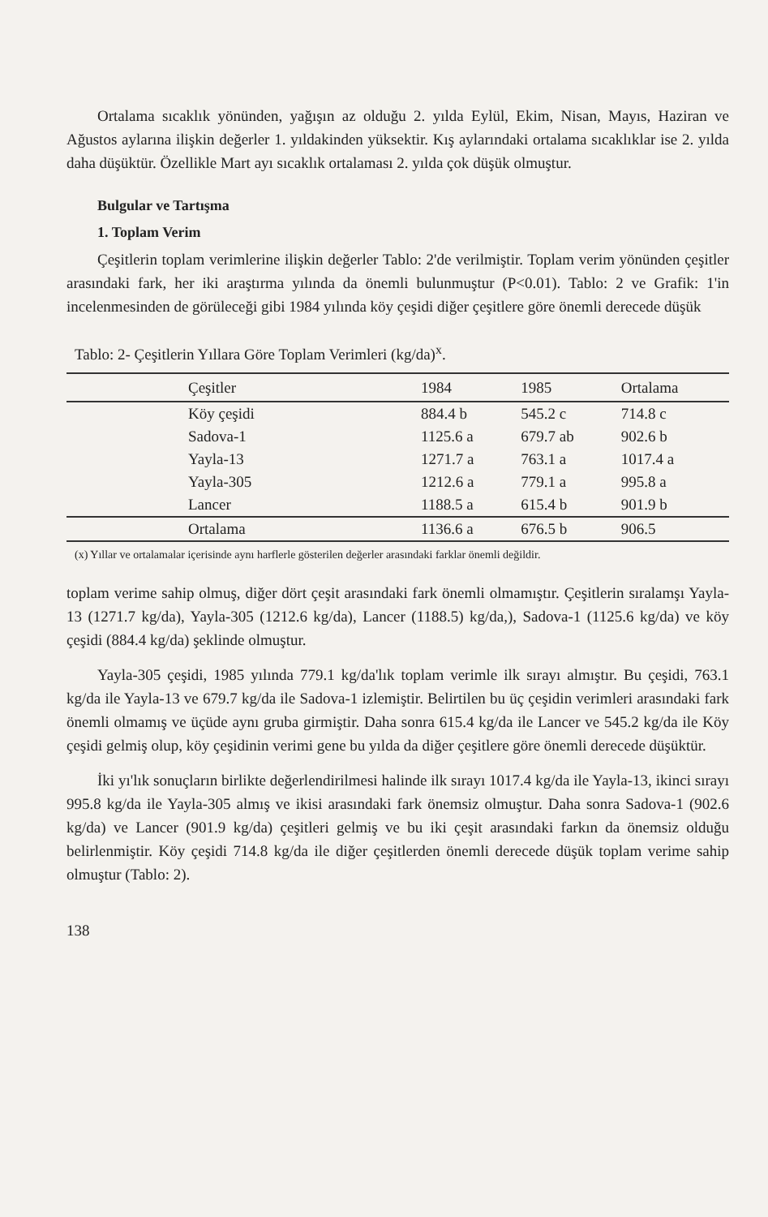Ortalama sıcaklık yönünden, yağışın az olduğu 2. yılda Eylül, Ekim, Nisan, Mayıs, Haziran ve Ağustos aylarına ilişkin değerler 1. yıldakinden yüksektir. Kış aylarındaki ortalama sıcaklıklar ise 2. yılda daha düşüktür. Özellikle Mart ayı sıcaklık ortalaması 2. yılda çok düşük olmuştur.
Bulgular ve Tartışma
1. Toplam Verim
Çeşitlerin toplam verimlerine ilişkin değerler Tablo: 2'de verilmiştir. Toplam verim yönünden çeşitler arasındaki fark, her iki araştırma yılında da önemli bulunmuştur (P<0.01). Tablo: 2 ve Grafik: 1'in incelenmesinden de görüleceği gibi 1984 yılında köy çeşidi diğer çeşitlere göre önemli derecede düşük
Tablo: 2- Çeşitlerin Yıllara Göre Toplam Verimleri (kg/da)<sup>x</sup>.
| Çeşitler | 1984 | 1985 | Ortalama |
| --- | --- | --- | --- |
| Köy çeşidi | 884.4 b | 545.2 c | 714.8 c |
| Sadova-1 | 1125.6 a | 679.7 ab | 902.6 b |
| Yayla-13 | 1271.7 a | 763.1 a | 1017.4 a |
| Yayla-305 | 1212.6 a | 779.1 a | 995.8 a |
| Lancer | 1188.5 a | 615.4 b | 901.9 b |
| Ortalama | 1136.6 a | 676.5 b | 906.5 |
(x) Yıllar ve ortalamalar içerisinde aynı harflerle gösterilen değerler arasındaki farklar önemli değildir.
toplam verime sahip olmuş, diğer dört çeşit arasındaki fark önemli olmamıştır. Çeşitlerin sıralamşı Yayla-13 (1271.7 kg/da), Yayla-305 (1212.6 kg/da), Lancer (1188.5) kg/da,), Sadova-1 (1125.6 kg/da) ve köy çeşidi (884.4 kg/da) şeklinde olmuştur.
Yayla-305 çeşidi, 1985 yılında 779.1 kg/da'lık toplam verimle ilk sırayı almıştır. Bu çeşidi, 763.1 kg/da ile Yayla-13 ve 679.7 kg/da ile Sadova-1 izlemiştir. Belirtilen bu üç çeşidin verimleri arasındaki fark önemli olmamış ve üçüde aynı gruba girmiştir. Daha sonra 615.4 kg/da ile Lancer ve 545.2 kg/da ile Köy çeşidi gelmiş olup, köy çeşidinin verimi gene bu yılda da diğer çeşitlere göre önemli derecede düşüktür.
İki yı'lık sonuçların birlikte değerlendirilmesi halinde ilk sırayı 1017.4 kg/da ile Yayla-13, ikinci sırayı 995.8 kg/da ile Yayla-305 almış ve ikisi arasındaki fark önemsiz olmuştur. Daha sonra Sadova-1 (902.6 kg/da) ve Lancer (901.9 kg/da) çeşitleri gelmiş ve bu iki çeşit arasındaki farkın da önemsiz olduğu belirlenmiştir. Köy çeşidi 714.8 kg/da ile diğer çeşitlerden önemli derecede düşük toplam verime sahip olmuştur (Tablo: 2).
138